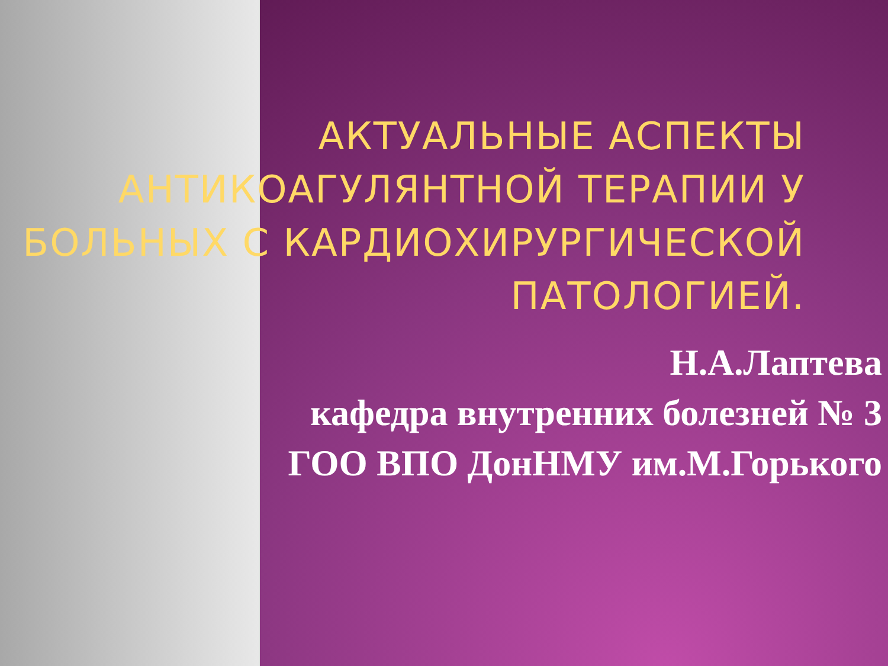АКТУАЛЬНЫЕ АСПЕКТЫ АНТИКОАГУЛЯНТНОЙ ТЕРАПИИ У БОЛЬНЫХ С КАРДИОХИРУРГИЧЕСКОЙ ПАТОЛОГИЕЙ.
Н.А.Лаптева
кафедра внутренних болезней № 3
ГОО ВПО ДонНМУ им.М.Горького